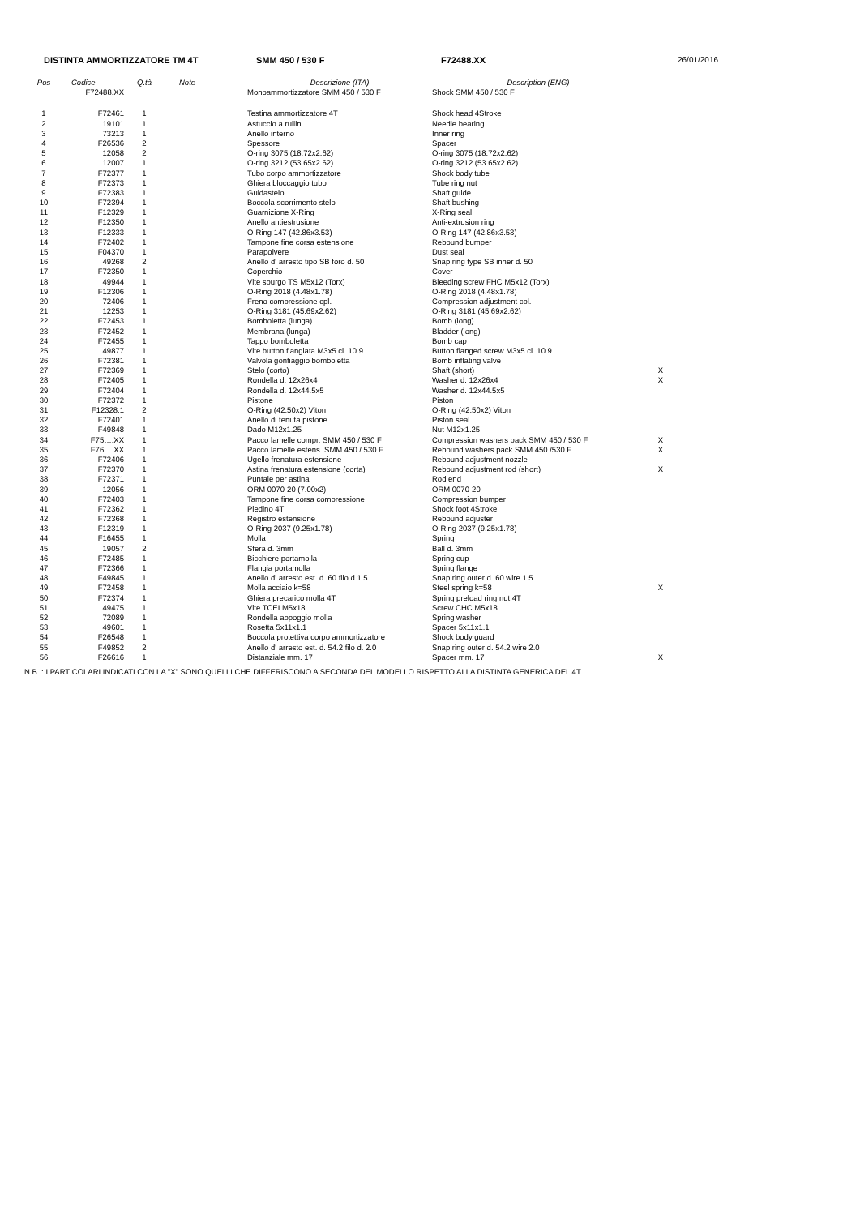DISTINTA AMMORTIZZATORE TM 4T SMM 450 / 530 F F72488.XX 26/01/2016
| Pos | Codice | Q.tà | Note | Descrizione (ITA) | Description (ENG) | |
| --- | --- | --- | --- | --- | --- | --- |
| | F72488.XX | | | Monoammortizzatore SMM 450 / 530 F | Shock SMM 450 / 530 F | |
| 1 | F72461 | 1 | | Testina ammortizzatore 4T | Shock head 4Stroke | |
| 2 | 19101 | 1 | | Astuccio a rullini | Needle bearing | |
| 3 | 73213 | 1 | | Anello interno | Inner ring | |
| 4 | F26536 | 2 | | Spessore | Spacer | |
| 5 | 12058 | 2 | | O-ring 3075 (18.72x2.62) | O-ring 3075 (18.72x2.62) | |
| 6 | 12007 | 1 | | O-ring 3212 (53.65x2.62) | O-ring 3212 (53.65x2.62) | |
| 7 | F72377 | 1 | | Tubo corpo ammortizzatore | Shock body tube | |
| 8 | F72373 | 1 | | Ghiera bloccaggio tubo | Tube ring nut | |
| 9 | F72383 | 1 | | Guidastelo | Shaft guide | |
| 10 | F72394 | 1 | | Boccola scorrimento stelo | Shaft bushing | |
| 11 | F12329 | 1 | | Guarnizione X-Ring | X-Ring seal | |
| 12 | F12350 | 1 | | Anello antiestrusione | Anti-extrusion ring | |
| 13 | F12333 | 1 | | O-Ring 147 (42.86x3.53) | O-Ring 147 (42.86x3.53) | |
| 14 | F72402 | 1 | | Tampone fine corsa estensione | Rebound bumper | |
| 15 | F04370 | 1 | | Parapolvere | Dust seal | |
| 16 | 49268 | 2 | | Anello d' arresto tipo SB foro d. 50 | Snap ring type SB inner d. 50 | |
| 17 | F72350 | 1 | | Coperchio | Cover | |
| 18 | 49944 | 1 | | Vite spurgo TS M5x12 (Torx) | Bleeding screw FHC M5x12 (Torx) | |
| 19 | F12306 | 1 | | O-Ring 2018 (4.48x1.78) | O-Ring 2018 (4.48x1.78) | |
| 20 | 72406 | 1 | | Freno compressione cpl. | Compression adjustment cpl. | |
| 21 | 12253 | 1 | | O-Ring 3181 (45.69x2.62) | O-Ring 3181 (45.69x2.62) | |
| 22 | F72453 | 1 | | Bomboletta (lunga) | Bomb (long) | |
| 23 | F72452 | 1 | | Membrana (lunga) | Bladder (long) | |
| 24 | F72455 | 1 | | Tappo bomboletta | Bomb cap | |
| 25 | 49877 | 1 | | Vite button flangiata M3x5 cl. 10.9 | Button flanged screw M3x5 cl. 10.9 | |
| 26 | F72381 | 1 | | Valvola gonfiaggio bomboletta | Bomb inflating valve | |
| 27 | F72369 | 1 | | Stelo (corto) | Shaft (short) | X |
| 28 | F72405 | 1 | | Rondella d. 12x26x4 | Washer d. 12x26x4 | X |
| 29 | F72404 | 1 | | Rondella d. 12x44.5x5 | Washer d. 12x44.5x5 | |
| 30 | F72372 | 1 | | Pistone | Piston | |
| 31 | F12328.1 | 2 | | O-Ring (42.50x2) Viton | O-Ring (42.50x2) Viton | |
| 32 | F72401 | 1 | | Anello di tenuta pistone | Piston seal | |
| 33 | F49848 | 1 | | Dado M12x1.25 | Nut M12x1.25 | |
| 34 | F75….XX | 1 | | Pacco lamelle compr. SMM 450 / 530 F | Compression washers pack SMM 450 / 530 F | X |
| 35 | F76….XX | 1 | | Pacco lamelle estens. SMM 450 / 530 F | Rebound washers pack SMM 450 /530 F | X |
| 36 | F72406 | 1 | | Ugello frenatura estensione | Rebound adjustment nozzle | |
| 37 | F72370 | 1 | | Astina frenatura estensione (corta) | Rebound adjustment rod (short) | X |
| 38 | F72371 | 1 | | Puntale per astina | Rod end | |
| 39 | 12056 | 1 | | ORM 0070-20 (7.00x2) | ORM 0070-20 | |
| 40 | F72403 | 1 | | Tampone fine corsa compressione | Compression bumper | |
| 41 | F72362 | 1 | | Piedino 4T | Shock foot 4Stroke | |
| 42 | F72368 | 1 | | Registro estensione | Rebound adjuster | |
| 43 | F12319 | 1 | | O-Ring 2037 (9.25x1.78) | O-Ring 2037 (9.25x1.78) | |
| 44 | F16455 | 1 | | Molla | Spring | |
| 45 | 19057 | 2 | | Sfera d. 3mm | Ball d. 3mm | |
| 46 | F72485 | 1 | | Bicchiere portamolla | Spring cup | |
| 47 | F72366 | 1 | | Flangia portamolla | Spring flange | |
| 48 | F49845 | 1 | | Anello d' arresto est. d. 60 filo d.1.5 | Snap ring outer d. 60 wire 1.5 | |
| 49 | F72458 | 1 | | Molla acciaio k=58 | Steel spring k=58 | X |
| 50 | F72374 | 1 | | Ghiera precarico molla 4T | Spring preload ring nut 4T | |
| 51 | 49475 | 1 | | Vite TCEI M5x18 | Screw CHC M5x18 | |
| 52 | 72089 | 1 | | Rondella appoggio molla | Spring washer | |
| 53 | 49601 | 1 | | Rosetta 5x11x1.1 | Spacer 5x11x1.1 | |
| 54 | F26548 | 1 | | Boccola protettiva corpo ammortizzatore | Shock body guard | |
| 55 | F49852 | 2 | | Anello d' arresto est. d. 54.2 filo d. 2.0 | Snap ring outer d. 54.2 wire 2.0 | |
| 56 | F26616 | 1 | | Distanziale mm. 17 | Spacer mm. 17 | X |
N.B. : I PARTICOLARI INDICATI CON LA "X" SONO QUELLI CHE DIFFERISCONO A SECONDA DEL MODELLO RISPETTO ALLA DISTINTA GENERICA DEL 4T